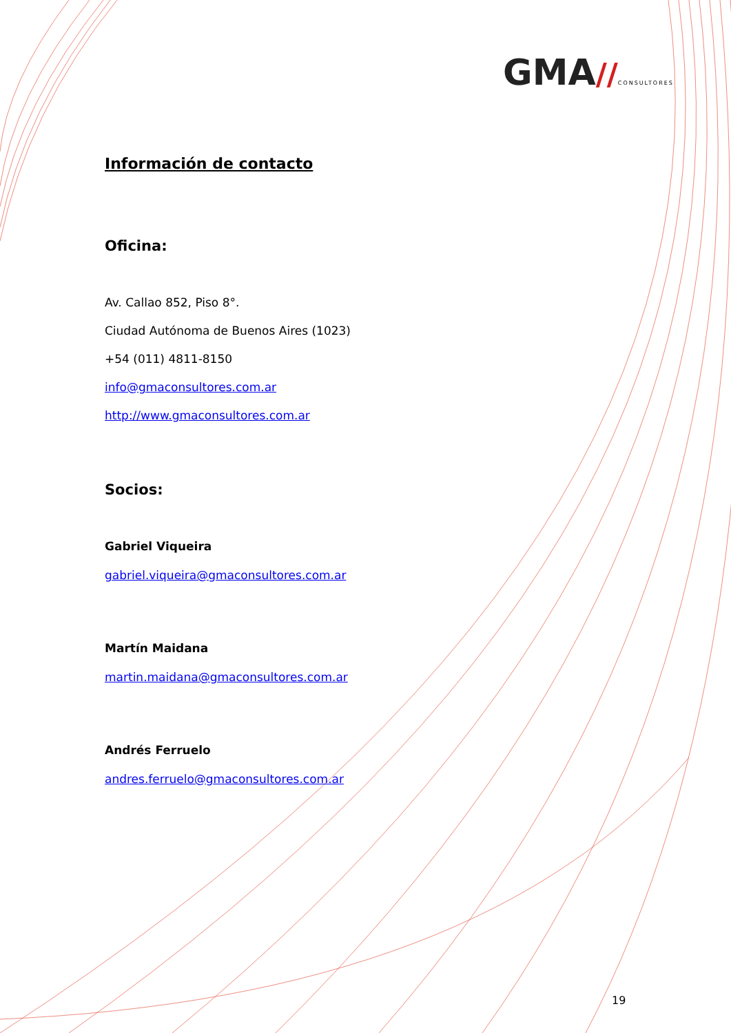GMA//CONSULTORES
Información de contacto
Oficina:
Av. Callao 852, Piso 8°.
Ciudad Autónoma de Buenos Aires (1023)
+54 (011) 4811-8150
info@gmaconsultores.com.ar
http://www.gmaconsultores.com.ar
Socios:
Gabriel Viqueira
gabriel.viqueira@gmaconsultores.com.ar
Martín Maidana
martin.maidana@gmaconsultores.com.ar
Andrés Ferruelo
andres.ferruelo@gmaconsultores.com.ar
19